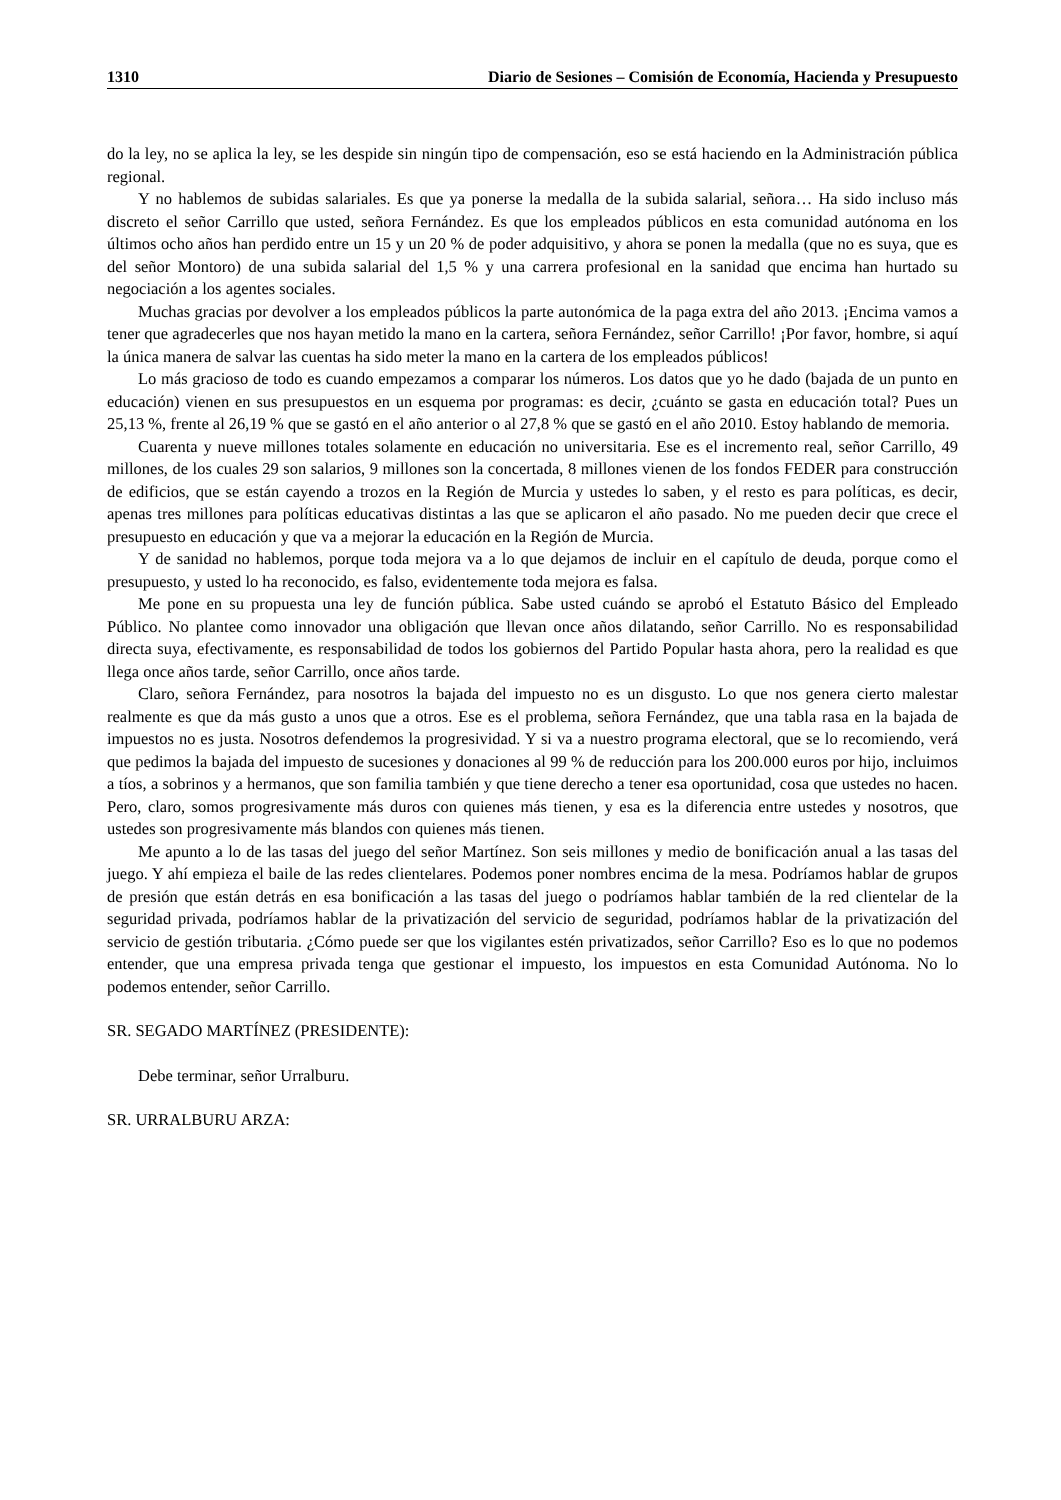1310 Diario de Sesiones – Comisión de Economía, Hacienda y Presupuesto
do la ley, no se aplica la ley, se les despide sin ningún tipo de compensación, eso se está haciendo en la Administración pública regional.
Y no hablemos de subidas salariales. Es que ya ponerse la medalla de la subida salarial, señora… Ha sido incluso más discreto el señor Carrillo que usted, señora Fernández. Es que los empleados públicos en esta comunidad autónoma en los últimos ocho años han perdido entre un 15 y un 20 % de poder adquisitivo, y ahora se ponen la medalla (que no es suya, que es del señor Montoro) de una subida salarial del 1,5 % y una carrera profesional en la sanidad que encima han hurtado su negociación a los agentes sociales.
Muchas gracias por devolver a los empleados públicos la parte autonómica de la paga extra del año 2013. ¡Encima vamos a tener que agradecerles que nos hayan metido la mano en la cartera, señora Fernández, señor Carrillo! ¡Por favor, hombre, si aquí la única manera de salvar las cuentas ha sido meter la mano en la cartera de los empleados públicos!
Lo más gracioso de todo es cuando empezamos a comparar los números. Los datos que yo he dado (bajada de un punto en educación) vienen en sus presupuestos en un esquema por programas: es decir, ¿cuánto se gasta en educación total? Pues un 25,13 %, frente al 26,19 % que se gastó en el año anterior o al 27,8 % que se gastó en el año 2010. Estoy hablando de memoria.
Cuarenta y nueve millones totales solamente en educación no universitaria. Ese es el incremento real, señor Carrillo, 49 millones, de los cuales 29 son salarios, 9 millones son la concertada, 8 millones vienen de los fondos FEDER para construcción de edificios, que se están cayendo a trozos en la Región de Murcia y ustedes lo saben, y el resto es para políticas, es decir, apenas tres millones para políticas educativas distintas a las que se aplicaron el año pasado. No me pueden decir que crece el presupuesto en educación y que va a mejorar la educación en la Región de Murcia.
Y de sanidad no hablemos, porque toda mejora va a lo que dejamos de incluir en el capítulo de deuda, porque como el presupuesto, y usted lo ha reconocido, es falso, evidentemente toda mejora es falsa.
Me pone en su propuesta una ley de función pública. Sabe usted cuándo se aprobó el Estatuto Básico del Empleado Público. No plantee como innovador una obligación que llevan once años dilatando, señor Carrillo. No es responsabilidad directa suya, efectivamente, es responsabilidad de todos los gobiernos del Partido Popular hasta ahora, pero la realidad es que llega once años tarde, señor Carrillo, once años tarde.
Claro, señora Fernández, para nosotros la bajada del impuesto no es un disgusto. Lo que nos genera cierto malestar realmente es que da más gusto a unos que a otros. Ese es el problema, señora Fernández, que una tabla rasa en la bajada de impuestos no es justa. Nosotros defendemos la progresividad. Y si va a nuestro programa electoral, que se lo recomiendo, verá que pedimos la bajada del impuesto de sucesiones y donaciones al 99 % de reducción para los 200.000 euros por hijo, incluimos a tíos, a sobrinos y a hermanos, que son familia también y que tiene derecho a tener esa oportunidad, cosa que ustedes no hacen. Pero, claro, somos progresivamente más duros con quienes más tienen, y esa es la diferencia entre ustedes y nosotros, que ustedes son progresivamente más blandos con quienes más tienen.
Me apunto a lo de las tasas del juego del señor Martínez. Son seis millones y medio de bonificación anual a las tasas del juego. Y ahí empieza el baile de las redes clientelares. Podemos poner nombres encima de la mesa. Podríamos hablar de grupos de presión que están detrás en esa bonificación a las tasas del juego o podríamos hablar también de la red clientelar de la seguridad privada, podríamos hablar de la privatización del servicio de seguridad, podríamos hablar de la privatización del servicio de gestión tributaria. ¿Cómo puede ser que los vigilantes estén privatizados, señor Carrillo? Eso es lo que no podemos entender, que una empresa privada tenga que gestionar el impuesto, los impuestos en esta Comunidad Autónoma. No lo podemos entender, señor Carrillo.
SR. SEGADO MARTÍNEZ (PRESIDENTE):
Debe terminar, señor Urralburu.
SR. URRALBURU ARZA: